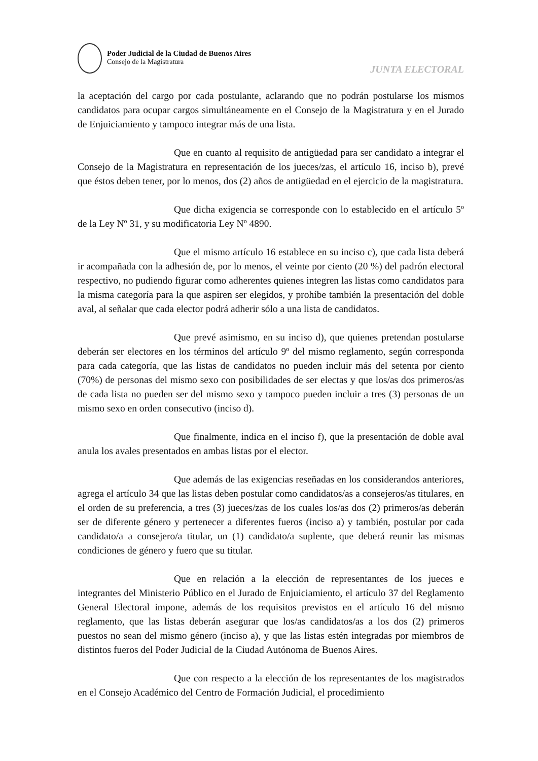Poder Judicial de la Ciudad de Buenos Aires
Consejo de la Magistratura
JUNTA ELECTORAL
la aceptación del cargo por cada postulante, aclarando que no podrán postularse los mismos candidatos para ocupar cargos simultáneamente en el Consejo de la Magistratura y en el Jurado de Enjuiciamiento y tampoco integrar más de una lista.
Que en cuanto al requisito de antigüedad para ser candidato a integrar el Consejo de la Magistratura en representación de los jueces/zas, el artículo 16, inciso b), prevé que éstos deben tener, por lo menos, dos (2) años de antigüedad en el ejercicio de la magistratura.
Que dicha exigencia se corresponde con lo establecido en el artículo 5º de la Ley Nº 31, y su modificatoria Ley Nº 4890.
Que el mismo artículo 16 establece en su inciso c), que cada lista deberá ir acompañada con la adhesión de, por lo menos, el veinte por ciento (20 %) del padrón electoral respectivo, no pudiendo figurar como adherentes quienes integren las listas como candidatos para la misma categoría para la que aspiren ser elegidos, y prohíbe también la presentación del doble aval, al señalar que cada elector podrá adherir sólo a una lista de candidatos.
Que prevé asimismo, en su inciso d), que quienes pretendan postularse deberán ser electores en los términos del artículo 9º del mismo reglamento, según corresponda para cada categoría, que las listas de candidatos no pueden incluir más del setenta por ciento (70%) de personas del mismo sexo con posibilidades de ser electas y que los/as dos primeros/as de cada lista no pueden ser del mismo sexo y tampoco pueden incluir a tres (3) personas de un mismo sexo en orden consecutivo (inciso d).
Que finalmente, indica en el inciso f), que la presentación de doble aval anula los avales presentados en ambas listas por el elector.
Que además de las exigencias reseñadas en los considerandos anteriores, agrega el artículo 34 que las listas deben postular como candidatos/as a consejeros/as titulares, en el orden de su preferencia, a tres (3) jueces/zas de los cuales los/as dos (2) primeros/as deberán ser de diferente género y pertenecer a diferentes fueros (inciso a) y también, postular por cada candidato/a a consejero/a titular, un (1) candidato/a suplente, que deberá reunir las mismas condiciones de género y fuero que su titular.
Que en relación a la elección de representantes de los jueces e integrantes del Ministerio Público en el Jurado de Enjuiciamiento, el artículo 37 del Reglamento General Electoral impone, además de los requisitos previstos en el artículo 16 del mismo reglamento, que las listas deberán asegurar que los/as candidatos/as a los dos (2) primeros puestos no sean del mismo género (inciso a), y que las listas estén integradas por miembros de distintos fueros del Poder Judicial de la Ciudad Autónoma de Buenos Aires.
Que con respecto a la elección de los representantes de los magistrados en el Consejo Académico del Centro de Formación Judicial, el procedimiento